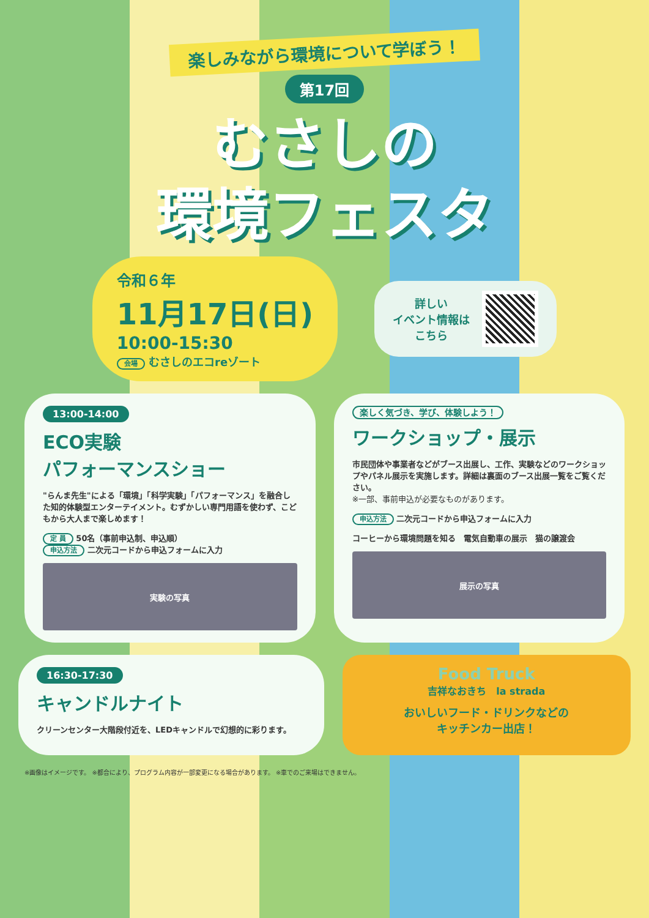楽しみながら環境について学ぼう！
第17回
むさしの
環境フェスタ
令和６年
11月17日(日)
10:00-15:30
会場 むさしのエコreゾート
詳しい
イベント情報は
こちら
13:00-14:00
ECO実験
パフォーマンスショー
"らんま先生"による「環境」「科学実験」「パフォーマンス」を融合した知的体験型エンターテイメント。むずかしい専門用語を使わず、こどもから大人まで楽しめます！
定 員 50名（事前申込制、申込順）
申込方法 二次元コードから申込フォームに入力
実験の写真
楽しく気づき、学び、体験しよう！
ワークショップ・展示
市民団体や事業者などがブース出展し、工作、実験などのワークショップやパネル展示を実施します。詳細は裏面のブース出展一覧をご覧ください。
※一部、事前申込が必要なものがあります。
申込方法 二次元コードから申込フォームに入力
コーヒーから環境問題を知る　電気自動車の展示　猫の譲渡会
展示の写真
16:30-17:30
キャンドルナイト
クリーンセンター大階段付近を、LEDキャンドルで幻想的に彩ります。
Food Truck
吉祥なおきち　la strada
おいしいフード・ドリンクなどの
キッチンカー出店！
※画像はイメージです。 ※都合により、プログラム内容が一部変更になる場合があります。 ※車でのご来場はできません。